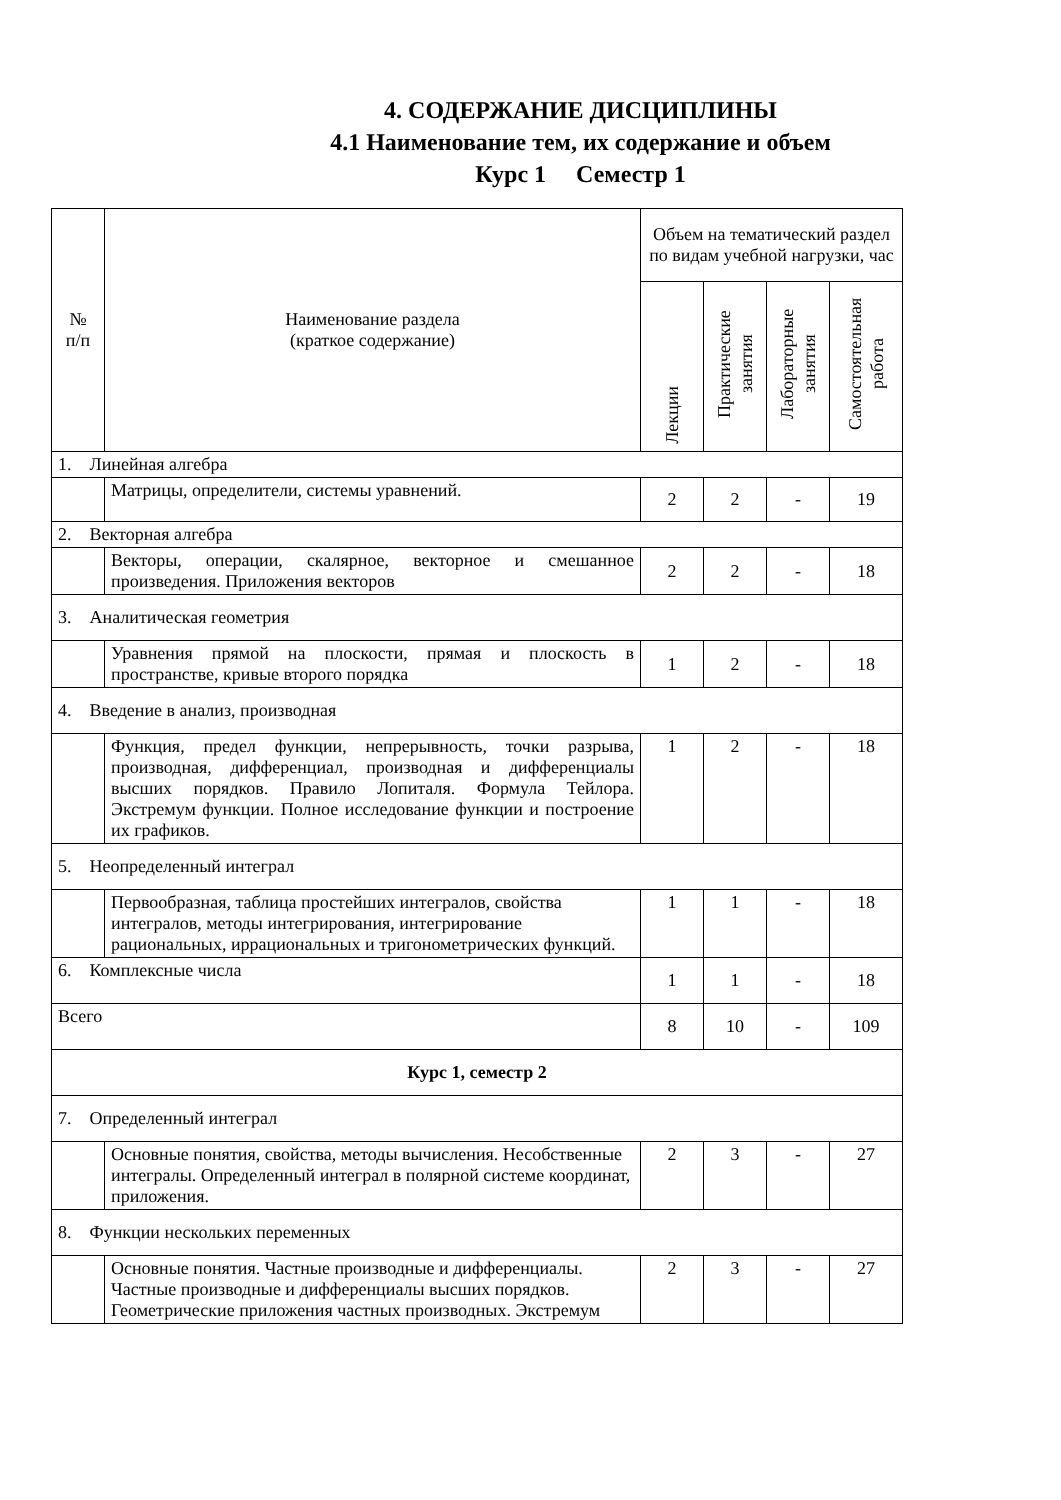4. СОДЕРЖАНИЕ ДИСЦИПЛИНЫ
4.1 Наименование тем, их содержание и объем
Курс 1 Семестр 1
| № п/п | Наименование раздела (краткое содержание) | Объем на тематический раздел по видам учебной нагрузки, час | | | |
| --- | --- | --- | --- | --- | --- |
| | | Лекции | Практические занятия | Лабораторные занятия | Самостоятельная работа |
| 1. Линейная алгебра | | | | | |
| | Матрицы, определители, системы уравнений. | 2 | 2 | - | 19 |
| 2. Векторная алгебра | | | | | |
| | Векторы, операции, скалярное, векторное и смешанное произведения. Приложения векторов | 2 | 2 | - | 18 |
| 3. Аналитическая геометрия | | | | | |
| | Уравнения прямой на плоскости, прямая и плоскость в пространстве, кривые второго порядка | 1 | 2 | - | 18 |
| 4. Введение в анализ, производная | | | | | |
| | Функция, предел функции, непрерывность, точки разрыва, производная, дифференциал, производная и дифференциалы высших порядков. Правило Лопиталя. Формула Тейлора. Экстремум функции. Полное исследование функции и построение их графиков. | 1 | 2 | - | 18 |
| 5. Неопределенный интеграл | | | | | |
| | Первообразная, таблица простейших интегралов, свойства интегралов, методы интегрирования, интегрирование рациональных, иррациональных и тригонометрических функций. | 1 | 1 | - | 18 |
| 6. Комплексные числа | | 1 | 1 | - | 18 |
| Всего | | 8 | 10 | - | 109 |
| Курс 1, семестр 2 | | | | | |
| 7. Определенный интеграл | | | | | |
| | Основные понятия, свойства, методы вычисления. Несобственные интегралы. Определенный интеграл в полярной системе координат, приложения. | 2 | 3 | - | 27 |
| 8. Функции нескольких переменных | | | | | |
| | Основные понятия. Частные производные и дифференциалы. Частные производные и дифференциалы высших порядков. Геометрические приложения частных производных. Экстремум | 2 | 3 | - | 27 |